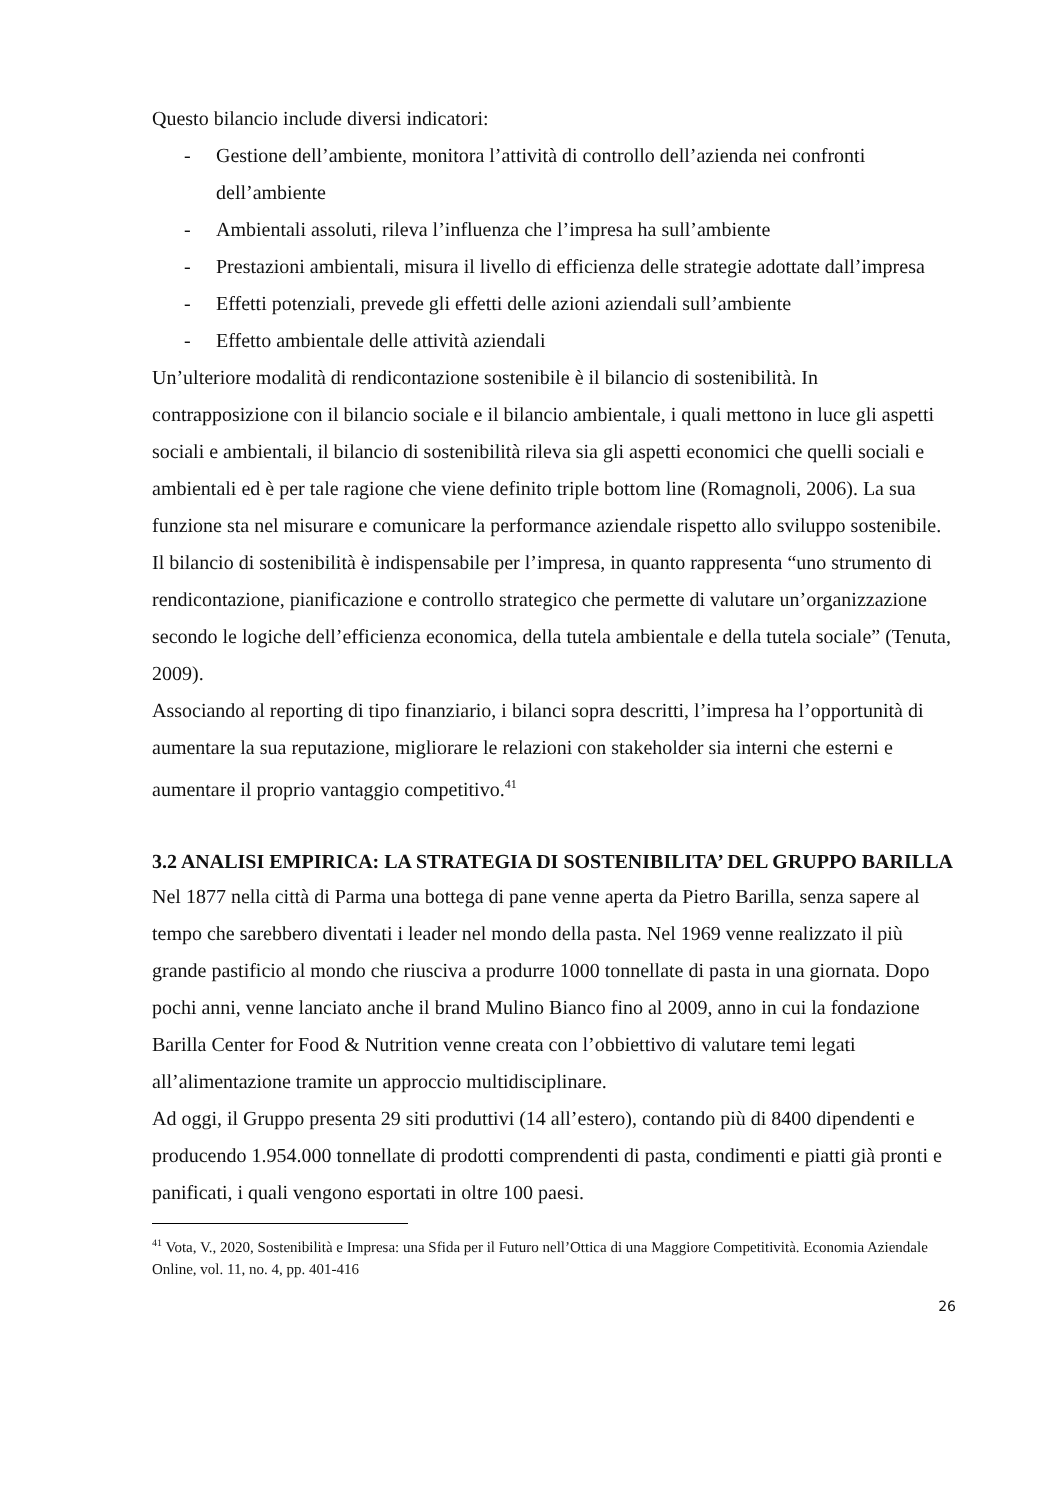Questo bilancio include diversi indicatori:
- Gestione dell’ambiente, monitora l’attività di controllo dell’azienda nei confronti dell’ambiente
- Ambientali assoluti, rileva l’influenza che l’impresa ha sull’ambiente
- Prestazioni ambientali, misura il livello di efficienza delle strategie adottate dall’impresa
- Effetti potenziali, prevede gli effetti delle azioni aziendali sull’ambiente
- Effetto ambientale delle attività aziendali
Un’ulteriore modalità di rendicontazione sostenibile è il bilancio di sostenibilità. In contrapposizione con il bilancio sociale e il bilancio ambientale, i quali mettono in luce gli aspetti sociali e ambientali, il bilancio di sostenibilità rileva sia gli aspetti economici che quelli sociali e ambientali ed è per tale ragione che viene definito triple bottom line (Romagnoli, 2006). La sua funzione sta nel misurare e comunicare la performance aziendale rispetto allo sviluppo sostenibile.
Il bilancio di sostenibilità è indispensabile per l’impresa, in quanto rappresenta “uno strumento di rendicontazione, pianificazione e controllo strategico che permette di valutare un’organizzazione secondo le logiche dell’efficienza economica, della tutela ambientale e della tutela sociale” (Tenuta, 2009).
Associando al reporting di tipo finanziario, i bilanci sopra descritti, l’impresa ha l’opportunità di aumentare la sua reputazione, migliorare le relazioni con stakeholder sia interni che esterni e aumentare il proprio vantaggio competitivo.<sup>41</sup>
3.2 ANALISI EMPIRICA: LA STRATEGIA DI SOSTENIBILITA’ DEL GRUPPO BARILLA
Nel 1877 nella città di Parma una bottega di pane venne aperta da Pietro Barilla, senza sapere al tempo che sarebbero diventati i leader nel mondo della pasta. Nel 1969 venne realizzato il più grande pastificio al mondo che riusciva a produrre 1000 tonnellate di pasta in una giornata. Dopo pochi anni, venne lanciato anche il brand Mulino Bianco fino al 2009, anno in cui la fondazione Barilla Center for Food & Nutrition venne creata con l’obbiettivo di valutare temi legati all’alimentazione tramite un approccio multidisciplinare.
Ad oggi, il Gruppo presenta 29 siti produttivi (14 all’estero), contando più di 8400 dipendenti e producendo 1.954.000 tonnellate di prodotti comprendenti di pasta, condimenti e piatti già pronti e panificati, i quali vengono esportati in oltre 100 paesi.
<sup>41</sup> Vota, V., 2020, Sostenibilità e Impresa: una Sfida per il Futuro nell’Ottica di una Maggiore Competitività. Economia Aziendale Online, vol. 11, no. 4, pp. 401-416
26